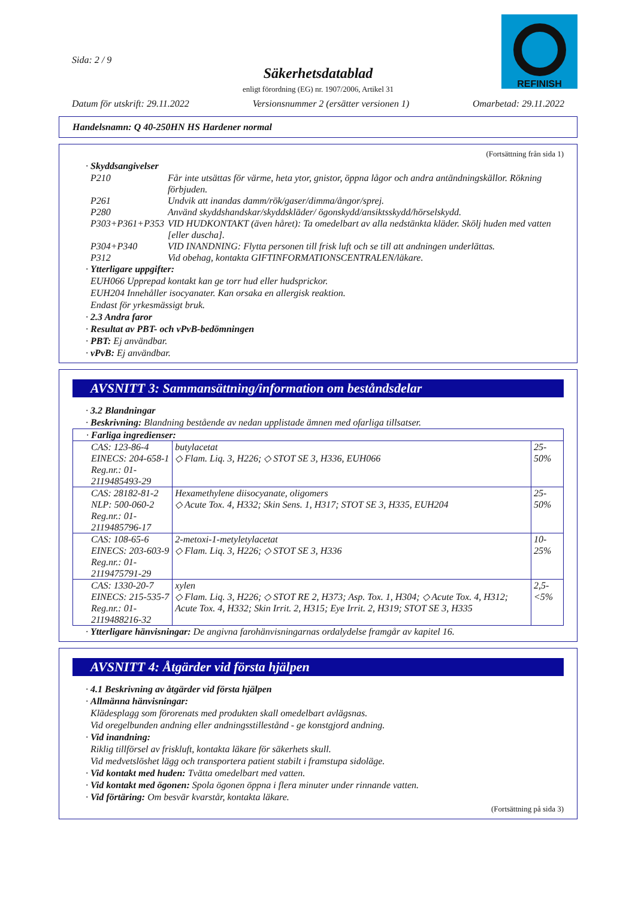REFINISH
Sida: 2 / 9
Säkerhetsdatablad
enligt förordning (EG) nr. 1907/2006, Artikel 31
Datum för utskrift: 29.11.2022 Versionsnummer 2 (ersätter versionen 1) Omarbetad: 29.11.2022
Handelsnamn: Q 40-250HN HS Hardener normal
(Fortsättning från sida 1)
· Skyddsangivelser
| P210 | Får inte utsättas för värme, heta ytor, gnistor, öppna lågor och andra antändningskällor. Rökning förbjuden. |
| P261 | Undvik att inandas damm/rök/gaser/dimma/ångor/sprej. |
| P280 | Använd skyddshandskar/skyddskläder/ ögonskydd/ansiktsskydd/hörselskydd. |
| P303+P361+P353 | VID HUDKONTAKT (även håret): Ta omedelbart av alla nedstänkta kläder. Skölj huden med vatten [eller duscha]. |
| P304+P340 | VID INANDNING: Flytta personen till frisk luft och se till att andningen underlättas. |
| P312 | Vid obehag, kontakta GIFTINFORMATIONSCENTRALEN/läkare. |
· Ytterligare uppgifter:
EUH066 Upprepad kontakt kan ge torr hud eller hudsprickor.
EUH204 Innehåller isocyanater. Kan orsaka en allergisk reaktion.
Endast för yrkesmässigt bruk.
· 2.3 Andra faror
· Resultat av PBT- och vPvB-bedömningen
· PBT: Ej användbar.
· vPvB: Ej användbar.
AVSNITT 3: Sammansättning/information om beståndsdelar
· 3.2 Blandningar
· Beskrivning: Blandning bestående av nedan upplistade ämnen med ofarliga tillsatser.
| · Farliga ingredienser: | | |
| CAS: 123-86-4 EINECS: 204-658-1 Reg.nr.: 01-2119485493-29 | butylacetat ◇ Flam. Liq. 3, H226; ◇ STOT SE 3, H336, EUH066 | 25-50% |
| CAS: 28182-81-2 NLP: 500-060-2 Reg.nr.: 01-2119485796-17 | Hexamethylene diisocyanate, oligomers ◇ Acute Tox. 4, H332; Skin Sens. 1, H317; STOT SE 3, H335, EUH204 | 25-50% |
| CAS: 108-65-6 EINECS: 203-603-9 Reg.nr.: 01-2119475791-29 | 2-metoxi-1-metyletylacetat ◇ Flam. Liq. 3, H226; ◇ STOT SE 3, H336 | 10-25% |
| CAS: 1330-20-7 EINECS: 215-535-7 Reg.nr.: 01-2119488216-32 | xylen ◇ Flam. Liq. 3, H226; ◇ STOT RE 2, H373; Asp. Tox. 1, H304; ◇ Acute Tox. 4, H312; Acute Tox. 4, H332; Skin Irrit. 2, H315; Eye Irrit. 2, H319; STOT SE 3, H335 | 2,5-<5% |
· Ytterligare hänvisningar: De angivna farohänvisningarnas ordalydelse framgår av kapitel 16.
AVSNITT 4: Åtgärder vid första hjälpen
· 4.1 Beskrivning av åtgärder vid första hjälpen
· Allmänna hänvisningar:
Klädesplagg som förorenats med produkten skall omedelbart avlägsnas.
Vid oregelbunden andning eller andningsstillestånd - ge konstgjord andning.
· Vid inandning:
Riklig tillförsel av friskluft, kontakta läkare för säkerhets skull.
Vid medvetslöshet lägg och transportera patient stabilt i framstupa sidoläge.
· Vid kontakt med huden: Tvätta omedelbart med vatten.
· Vid kontakt med ögonen: Spola ögonen öppna i flera minuter under rinnande vatten.
· Vid förtäring: Om besvär kvarstår, kontakta läkare.
(Fortsättning på sida 3)